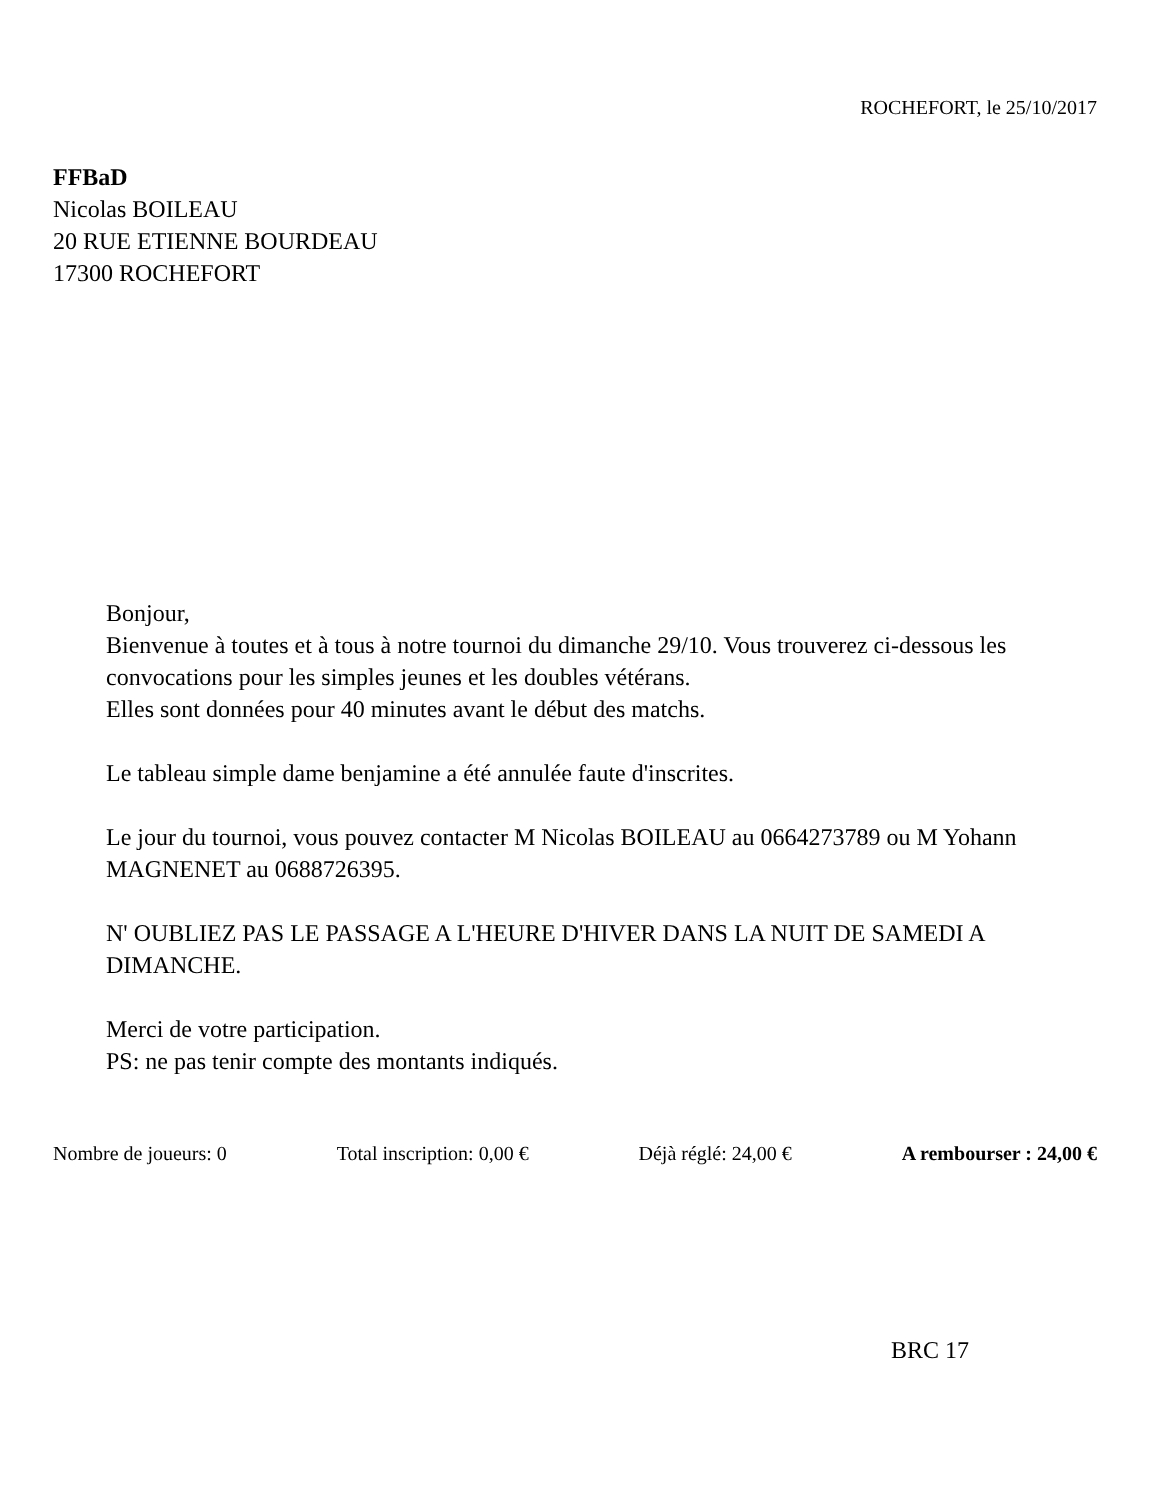ROCHEFORT, le 25/10/2017
FFBaD
Nicolas BOILEAU
20 RUE ETIENNE BOURDEAU
17300 ROCHEFORT
Bonjour,
Bienvenue à toutes et à tous à notre tournoi du dimanche 29/10. Vous trouverez ci-dessous les convocations pour les simples jeunes et les doubles vétérans.
Elles sont données pour 40 minutes avant le début des matchs.
Le tableau simple dame benjamine a été annulée faute d'inscrites.
Le jour du tournoi, vous pouvez contacter M Nicolas BOILEAU au 0664273789 ou M Yohann MAGNENET au 0688726395.
N' OUBLIEZ PAS LE PASSAGE A L'HEURE D'HIVER DANS LA NUIT DE SAMEDI A DIMANCHE.
Merci de votre participation.
PS: ne pas tenir compte des montants indiqués.
Nombre de joueurs: 0 Total inscription: 0,00 € Déjà réglé: 24,00 € A rembourser : 24,00 €
BRC 17